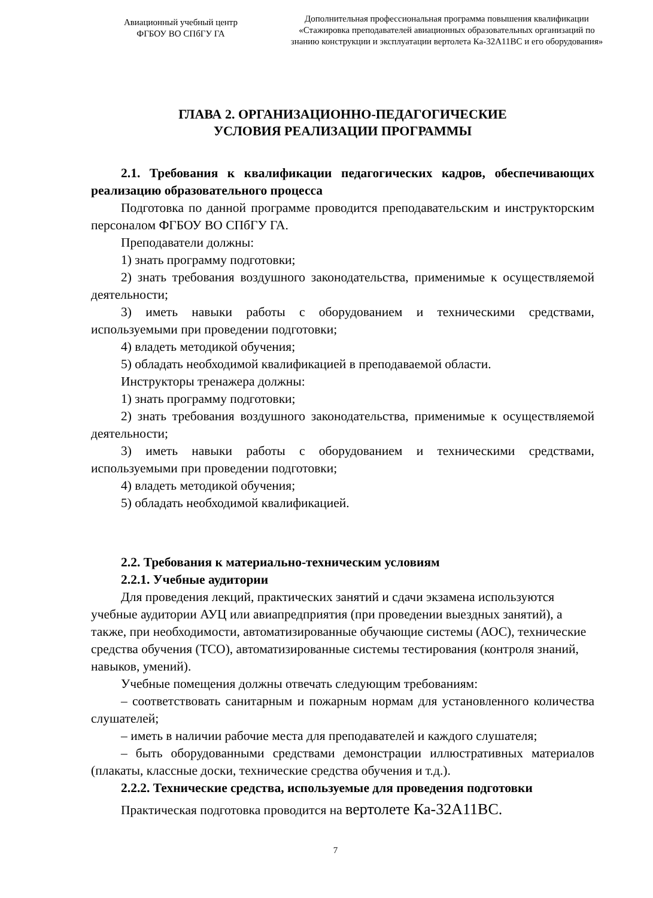Авиационный учебный центр
ФГБОУ ВО СПбГУ ГА
Дополнительная профессиональная программа повышения квалификации
«Стажировка преподавателей авиационных образовательных организаций по
знанию конструкции и эксплуатации вертолета Ка-32А11ВС и его оборудования»
ГЛАВА 2. ОРГАНИЗАЦИОННО-ПЕДАГОГИЧЕСКИЕ
УСЛОВИЯ РЕАЛИЗАЦИИ ПРОГРАММЫ
2.1. Требования к квалификации педагогических кадров, обеспечивающих реализацию образовательного процесса
Подготовка по данной программе проводится преподавательским и инструкторским персоналом ФГБОУ ВО СПбГУ ГА.
Преподаватели должны:
1) знать программу подготовки;
2) знать требования воздушного законодательства, применимые к осуществляемой деятельности;
3) иметь навыки работы с оборудованием и техническими средствами, используемыми при проведении подготовки;
4) владеть методикой обучения;
5) обладать необходимой квалификацией в преподаваемой области.
Инструкторы тренажера должны:
1) знать программу подготовки;
2) знать требования воздушного законодательства, применимые к осуществляемой деятельности;
3) иметь навыки работы с оборудованием и техническими средствами, используемыми при проведении подготовки;
4) владеть методикой обучения;
5) обладать необходимой квалификацией.
2.2. Требования к материально-техническим условиям
2.2.1. Учебные аудитории
Для проведения лекций, практических занятий и сдачи экзамена используются учебные аудитории АУЦ или авиапредприятия (при проведении выездных занятий), а также, при необходимости, автоматизированные обучающие системы (АОС), технические средства обучения (ТСО), автоматизированные системы тестирования (контроля знаний, навыков, умений).
Учебные помещения должны отвечать следующим требованиям:
– соответствовать санитарным и пожарным нормам для установленного количества слушателей;
– иметь в наличии рабочие места для преподавателей и каждого слушателя;
– быть оборудованными средствами демонстрации иллюстративных материалов (плакаты, классные доски, технические средства обучения и т.д.).
2.2.2. Технические средства, используемые для проведения подготовки
Практическая подготовка проводится на вертолете Ка-32А11ВС.
7